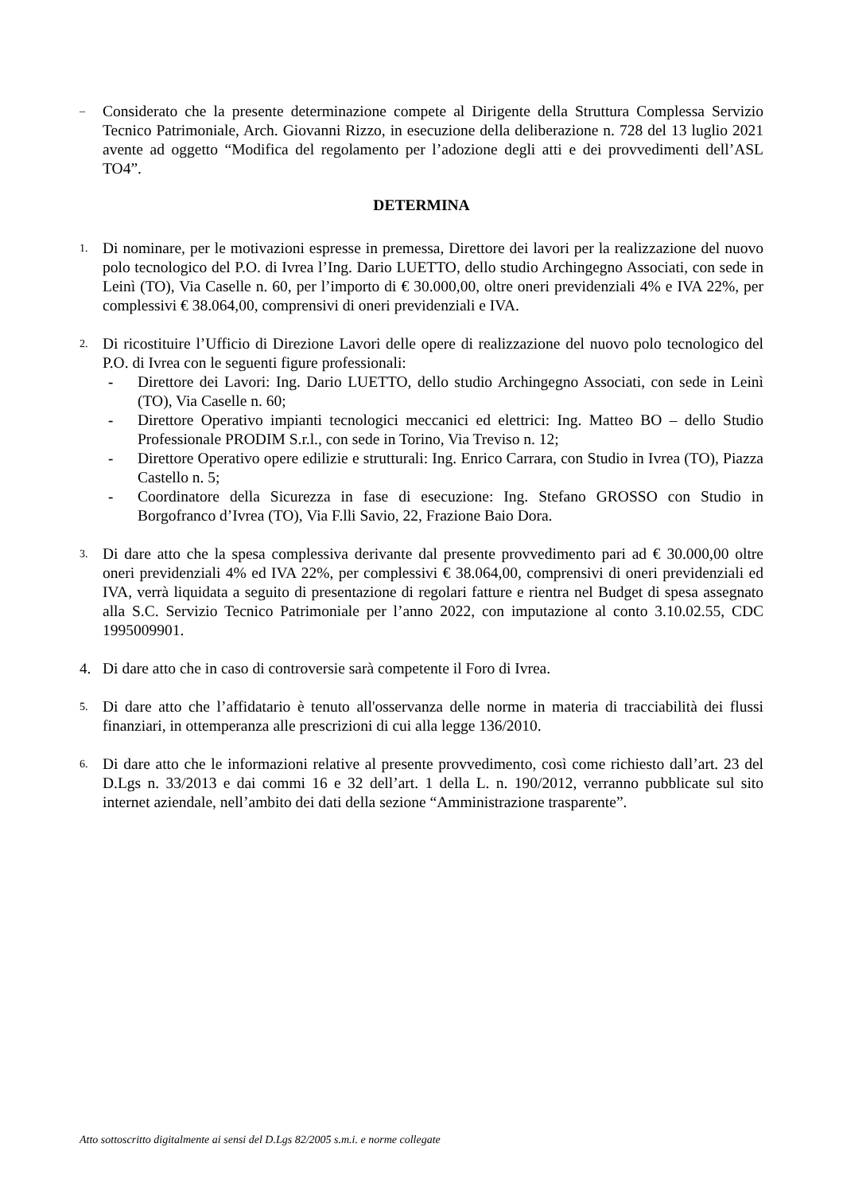–
Considerato che la presente determinazione compete al Dirigente della Struttura Complessa Servizio Tecnico Patrimoniale, Arch. Giovanni Rizzo, in esecuzione della deliberazione n. 728 del 13 luglio 2021 avente ad oggetto “Modifica del regolamento per l’adozione degli atti e dei provvedimenti dell’ASL TO4”.
DETERMINA
1.
Di nominare, per le motivazioni espresse in premessa, Direttore dei lavori per la realizzazione del nuovo polo tecnologico del P.O. di Ivrea l’Ing. Dario LUETTO, dello studio Archingegno Associati, con sede in Leinì (TO), Via Caselle n. 60, per l’importo di € 30.000,00, oltre oneri previdenziali 4% e IVA 22%, per complessivi € 38.064,00, comprensivi di oneri previdenziali e IVA.
2.
Di ricostituire l’Ufficio di Direzione Lavori delle opere di realizzazione del nuovo polo tecnologico del P.O. di Ivrea con le seguenti figure professionali:
- Direttore dei Lavori: Ing. Dario LUETTO, dello studio Archingegno Associati, con sede in Leinì (TO), Via Caselle n. 60;
- Direttore Operativo impianti tecnologici meccanici ed elettrici: Ing. Matteo BO – dello Studio Professionale PRODIM S.r.l., con sede in Torino, Via Treviso n. 12;
- Direttore Operativo opere edilizie e strutturali: Ing. Enrico Carrara, con Studio in Ivrea (TO), Piazza Castello n. 5;
- Coordinatore della Sicurezza in fase di esecuzione: Ing. Stefano GROSSO con Studio in Borgofranco d’Ivrea (TO), Via F.lli Savio, 22, Frazione Baio Dora.
3.
Di dare atto che la spesa complessiva derivante dal presente provvedimento pari ad € 30.000,00 oltre oneri previdenziali 4% ed IVA 22%, per complessivi € 38.064,00, comprensivi di oneri previdenziali ed IVA, verrà liquidata a seguito di presentazione di regolari fatture e rientra nel Budget di spesa assegnato alla S.C. Servizio Tecnico Patrimoniale per l’anno 2022, con imputazione al conto 3.10.02.55, CDC 1995009901.
4. Di dare atto che in caso di controversie sarà competente il Foro di Ivrea.
5.
Di dare atto che l’affidatario è tenuto all'osservanza delle norme in materia di tracciabilità dei flussi finanziari, in ottemperanza alle prescrizioni di cui alla legge 136/2010.
6.
Di dare atto che le informazioni relative al presente provvedimento, così come richiesto dall’art. 23 del D.Lgs n. 33/2013 e dai commi 16 e 32 dell’art. 1 della L. n. 190/2012, verranno pubblicate sul sito internet aziendale, nell’ambito dei dati della sezione “Amministrazione trasparente”.
Atto sottoscritto digitalmente ai sensi del D.Lgs 82/2005 s.m.i. e norme collegate